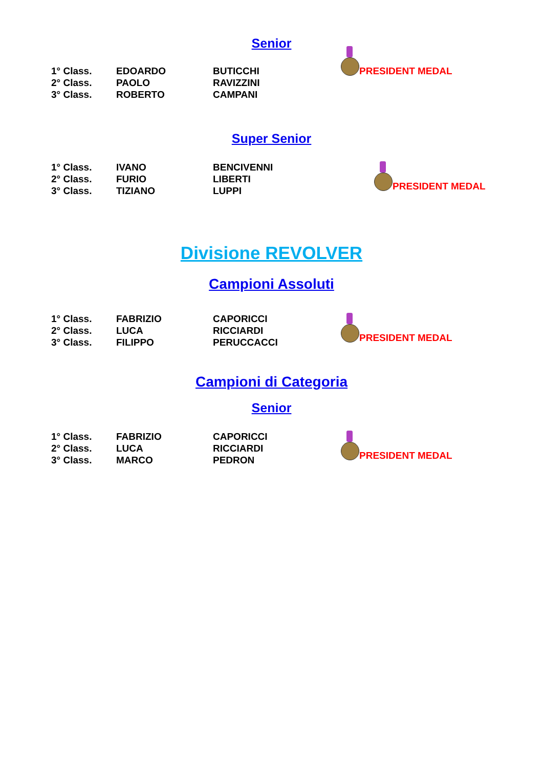Senior
| 1° Class. | EDOARDO | BUTICCHI | PRESIDENT MEDAL |
| 2° Class. | PAOLO | RAVIZZINI | |
| 3° Class. | ROBERTO | CAMPANI | |
Super Senior
| 1° Class. | IVANO | BENCIVENNI | PRESIDENT MEDAL |
| 2° Class. | FURIO | LIBERTI | |
| 3° Class. | TIZIANO | LUPPI | |
Divisione REVOLVER
Campioni Assoluti
| 1° Class. | FABRIZIO | CAPORICCI | PRESIDENT MEDAL |
| 2° Class. | LUCA | RICCIARDI | |
| 3° Class. | FILIPPO | PERUCCACCI | |
Campioni di Categoria
Senior
| 1° Class. | FABRIZIO | CAPORICCI | PRESIDENT MEDAL |
| 2° Class. | LUCA | RICCIARDI | |
| 3° Class. | MARCO | PEDRON | |